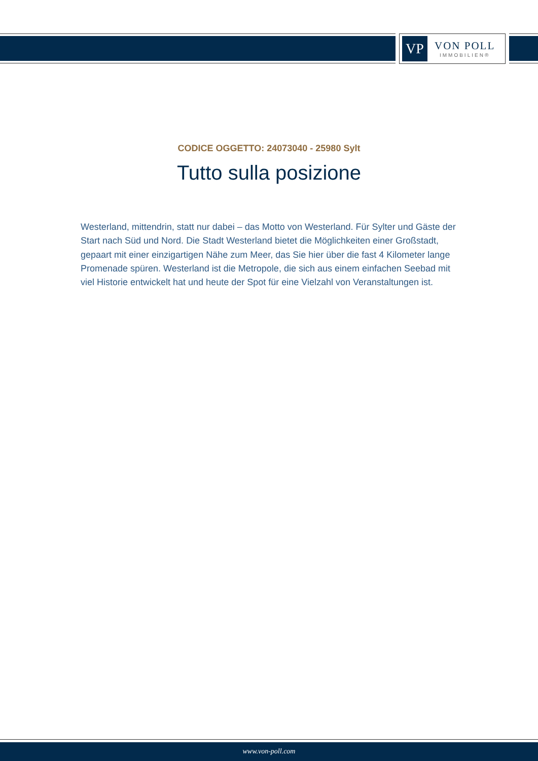VP
VON POLL
IMMOBILIEN®
CODICE OGGETTO: 24073040 - 25980 Sylt
Tutto sulla posizione
Westerland, mittendrin, statt nur dabei – das Motto von Westerland. Für Sylter und Gäste der Start nach Süd und Nord. Die Stadt Westerland bietet die Möglichkeiten einer Großstadt, gepaart mit einer einzigartigen Nähe zum Meer, das Sie hier über die fast 4 Kilometer lange Promenade spüren. Westerland ist die Metropole, die sich aus einem einfachen Seebad mit viel Historie entwickelt hat und heute der Spot für eine Vielzahl von Veranstaltungen ist.
www.von-poll.com